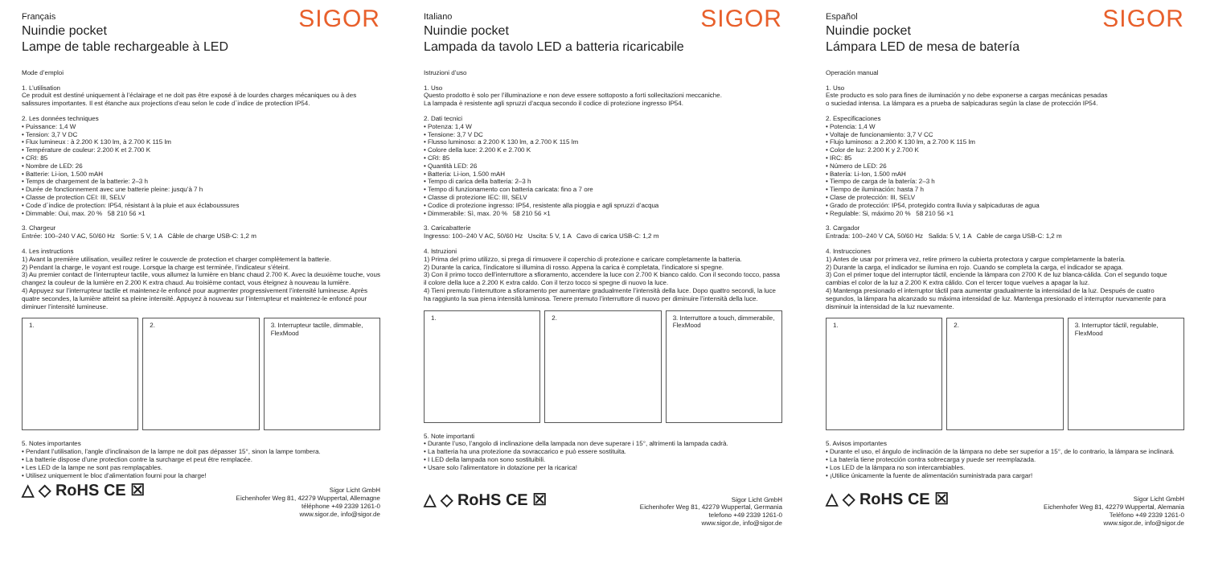Français
SIGOR
Nuindie pocket
Lampe de table rechargeable à LED
Mode d’emploi
1. L’utilisation
Ce produit est destiné uniquement à l’éclairage et ne doit pas être exposé à de lourdes charges mécaniques ou à des salissures importantes. Il est étanche aux projections d’eau selon le code d´indice de protection IP54.
2. Les données techniques
• Puissance: 1,4 W
• Tension: 3,7 V DC
• Flux lumineux : à 2.200 K 130 lm, à 2.700 K 115 lm
• Température de couleur: 2.200 K et 2.700 K
• CRI: 85
• Nombre de LED: 26
• Batterie: Li-ion, 1.500 mAH
• Temps de chargement de la batterie: 2–3 h
• Durée de fonctionnement avec une batterie pleine: jusqu’à 7 h
• Classe de protection CEI: III, SELV
• Code d´indice de protection: IP54, résistant à la pluie et aux éclaboussures
• Dimmable: Oui, max. 20 % 58 210 56 ×1
3. Chargeur
Entrée: 100–240 V AC, 50/60 Hz Sortie: 5 V, 1 A Câble de charge USB-C: 1,2 m
4. Les instructions
1) Avant la première utilisation, veuillez retirer le couvercle de protection et charger complètement la batterie.
2) Pendant la charge, le voyant est rouge. Lorsque la charge est terminée, l’indicateur s’éteint.
3) Au premier contact de l’interrupteur tactile, vous allumez la lumière en blanc chaud 2.700 K. Avec la deuxième touche, vous changez la couleur de la lumière en 2.200 K extra chaud. Au troisième contact, vous éteignez à nouveau la lumière.
4) Appuyez sur l’interrupteur tactile et maintenez-le enfoncé pour augmenter progressivement l’intensité lumineuse. Après quatre secondes, la lumière atteint sa pleine intensité. Appuyez à nouveau sur l’interrupteur et maintenez-le enfoncé pour diminuer l’intensité lumineuse.
1. 2. 3. Interrupteur tactile, dimmable, FlexMood
5. Notes importantes
• Pendant l’utilisation, l’angle d’inclinaison de la lampe ne doit pas dépasser 15°, sinon la lampe tombera.
• La batterie dispose d’une protection contre la surcharge et peut être remplacée.
• Les LED de la lampe ne sont pas remplaçables.
• Utilisez uniquement le bloc d’alimentation fourni pour la charge!
△ ◇ RoHS CE ☒
Sigor Licht GmbH
Eichenhofer Weg 81, 42279 Wuppertal, Allemagne
téléphone +49 2339 1261-0
www.sigor.de, info@sigor.de
Italiano
SIGOR
Nuindie pocket
Lampada da tavolo LED a batteria ricaricabile
Istruzioni d’uso
1. Uso
Questo prodotto è solo per l’illuminazione e non deve essere sottoposto a forti sollecitazioni meccaniche.
La lampada è resistente agli spruzzi d’acqua secondo il codice di protezione ingresso IP54.
2. Dati tecnici
• Potenza: 1,4 W
• Tensione: 3,7 V DC
• Flusso luminoso: a 2.200 K 130 lm, a 2.700 K 115 lm
• Colore della luce: 2.200 K e 2.700 K
• CRI: 85
• Quantità LED: 26
• Batteria: Li-ion, 1.500 mAH
• Tempo di carica della batteria: 2–3 h
• Tempo di funzionamento con batteria caricata: fino a 7 ore
• Classe di protezione IEC: III, SELV
• Codice di protezione ingresso: IP54, resistente alla pioggia e agli spruzzi d’acqua
• Dimmerabile: Sì, max. 20 % 58 210 56 ×1
3. Caricabatterie
Ingresso: 100–240 V AC, 50/60 Hz Uscita: 5 V, 1 A Cavo di carica USB-C: 1,2 m
4. Istruzioni
1) Prima del primo utilizzo, si prega di rimuovere il coperchio di protezione e caricare completamente la batteria.
2) Durante la carica, l’indicatore si illumina di rosso. Appena la carica è completata, l’indicatore si spegne.
3) Con il primo tocco dell’interruttore a sfioramento, accendere la luce con 2.700 K bianco caldo. Con il secondo tocco, passa il colore della luce a 2.200 K extra caldo. Con il terzo tocco si spegne di nuovo la luce.
4) Tieni premuto l’interruttore a sfioramento per aumentare gradualmente l’intensità della luce. Dopo quattro secondi, la luce ha raggiunto la sua piena intensità luminosa. Tenere premuto l’interruttore di nuovo per diminuire l’intensità della luce.
1. 2. 3. Interruttore a touch, dimmerabile, FlexMood
5. Note importanti
• Durante l’uso, l’angolo di inclinazione della lampada non deve superare i 15°, altrimenti la lampada cadrà.
• La batteria ha una protezione da sovraccarico e può essere sostituita.
• I LED della lampada non sono sostituibili.
• Usare solo l’alimentatore in dotazione per la ricarica!
△ ◇ RoHS CE ☒
Sigor Licht GmbH
Eichenhofer Weg 81, 42279 Wuppertal, Germania
telefono +49 2339 1261-0
www.sigor.de, info@sigor.de
Español
SIGOR
Nuindie pocket
Lámpara LED de mesa de batería
Operación manual
1. Uso
Este producto es solo para fines de iluminación y no debe exponerse a cargas mecánicas pesadas
o suciedad intensa. La lámpara es a prueba de salpicaduras según la clase de protección IP54.
2. Especificaciones
• Potencia: 1,4 W
• Voltaje de funcionamiento: 3,7 V CC
• Flujo luminoso: a 2.200 K 130 lm, a 2.700 K 115 lm
• Color de luz: 2.200 K y 2.700 K
• IRC: 85
• Número de LED: 26
• Batería: Li-Ion, 1.500 mAH
• Tiempo de carga de la batería: 2–3 h
• Tiempo de iluminación: hasta 7 h
• Clase de protección: III, SELV
• Grado de protección: IP54, protegido contra lluvia y salpicaduras de agua
• Regulable: Si, máximo 20 % 58 210 56 ×1
3. Cargador
Entrada: 100–240 V CA, 50/60 Hz Salida: 5 V, 1 A Cable de carga USB-C: 1,2 m
4. Instrucciones
1) Antes de usar por primera vez, retire primero la cubierta protectora y cargue completamente la batería.
2) Durante la carga, el indicador se ilumina en rojo. Cuando se completa la carga, el indicador se apaga.
3) Con el primer toque del interruptor táctil, enciende la lámpara con 2700 K de luz blanca-cálida. Con el segundo toque cambias el color de la luz a 2.200 K extra cálido. Con el tercer toque vuelves a apagar la luz.
4) Mantenga presionado el interruptor táctil para aumentar gradualmente la intensidad de la luz. Después de cuatro segundos, la lámpara ha alcanzado su máxima intensidad de luz. Mantenga presionado el interruptor nuevamente para disminuir la intensidad de la luz nuevamente.
1. 2. 3. Interruptor táctil, regulable, FlexMood
5. Avisos importantes
• Durante el uso, el ángulo de inclinación de la lámpara no debe ser superior a 15°, de lo contrario, la lámpara se inclinará.
• La batería tiene protección contra sobrecarga y puede ser reemplazada.
• Los LED de la lámpara no son intercambiables.
• ¡Utilice únicamente la fuente de alimentación suministrada para cargar!
△ ◇ RoHS CE ☒
Sigor Licht GmbH
Eichenhofer Weg 81, 42279 Wuppertal, Alemania
Teléfono +49 2339 1261-0
www.sigor.de, info@sigor.de